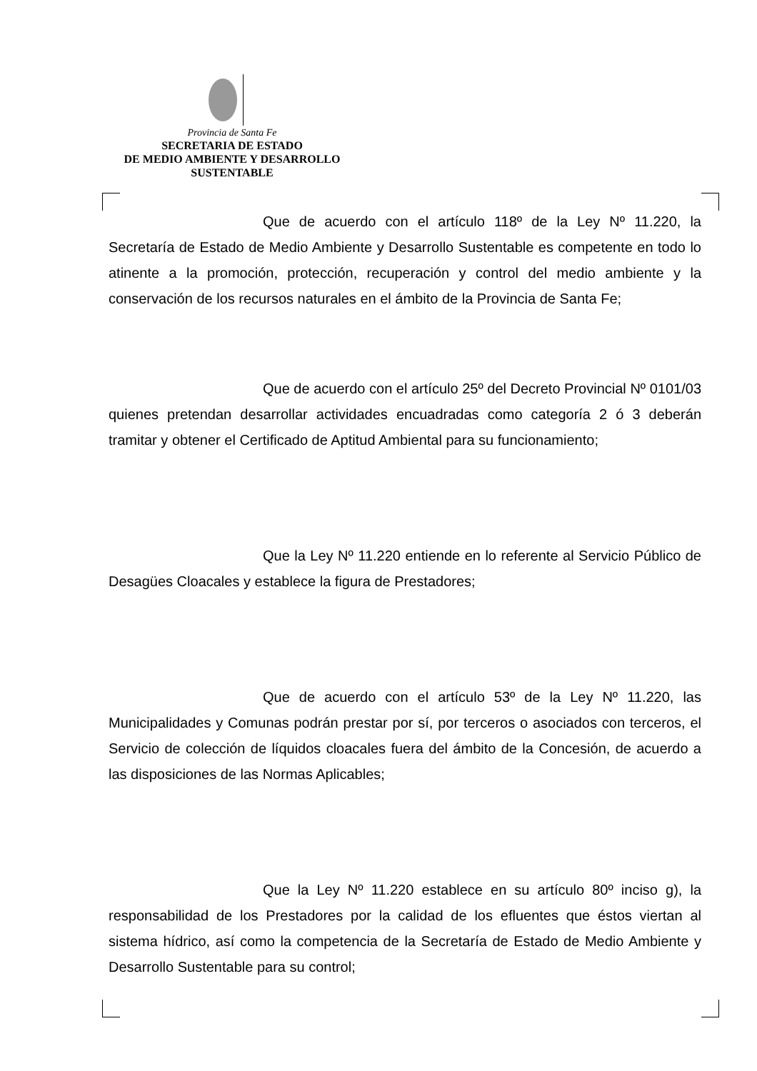Provincia de Santa Fe
SECRETARIA DE ESTADO
DE MEDIO AMBIENTE Y DESARROLLO
SUSTENTABLE
Que de acuerdo con el artículo 118º de la Ley Nº 11.220, la Secretaría de Estado de Medio Ambiente y Desarrollo Sustentable es competente en todo lo atinente a la promoción, protección, recuperación y control del medio ambiente y la conservación de los recursos naturales en el ámbito de la Provincia de Santa Fe;
Que de acuerdo con el artículo 25º del Decreto Provincial Nº 0101/03 quienes pretendan desarrollar actividades encuadradas como categoría 2 ó 3 deberán tramitar y obtener el Certificado de Aptitud Ambiental para su funcionamiento;
Que la Ley Nº 11.220 entiende en lo referente al Servicio Público de Desagües Cloacales y establece la figura de Prestadores;
Que de acuerdo con el artículo 53º de la Ley Nº 11.220, las Municipalidades y Comunas podrán prestar por sí, por terceros o asociados con terceros, el Servicio de colección de líquidos cloacales fuera del ámbito de la Concesión, de acuerdo a las disposiciones de las Normas Aplicables;
Que la Ley Nº 11.220 establece en su artículo 80º inciso g), la responsabilidad de los Prestadores por la calidad de los efluentes que éstos viertan al sistema hídrico, así como la competencia de la Secretaría de Estado de Medio Ambiente y Desarrollo Sustentable para su control;